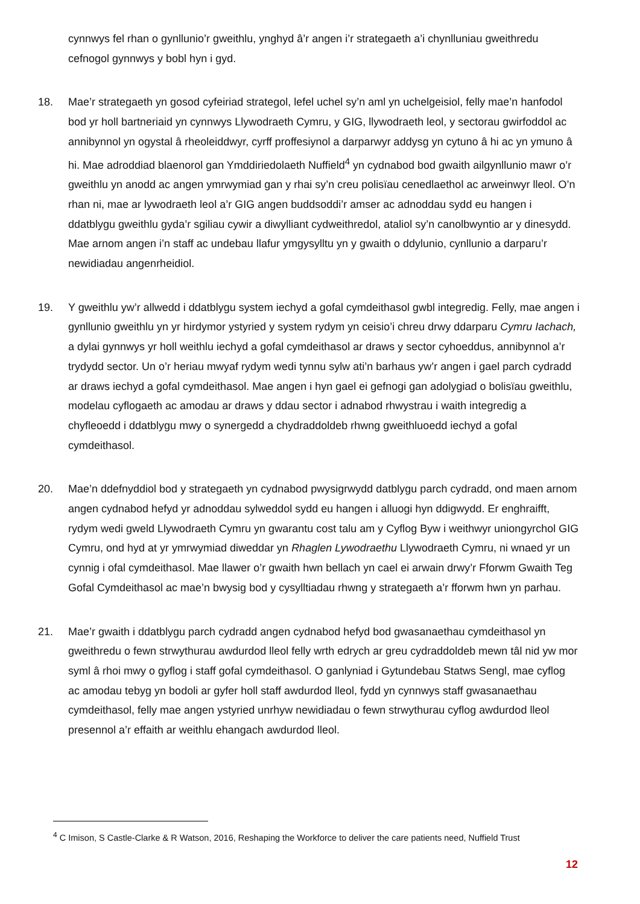cynnwys fel rhan o gynllunio’r gweithlu, ynghyd â’r angen i’r strategaeth a’i chynlluniau gweithredu cefnogol gynnwys y bobl hyn i gyd.
18. Mae’r strategaeth yn gosod cyfeiriad strategol, lefel uchel sy’n aml yn uchelgeisiol, felly mae’n hanfodol bod yr holl bartneriaid yn cynnwys Llywodraeth Cymru, y GIG, llywodraeth leol, y sectorau gwirfoddol ac annibynnol yn ogystal â rheoleiddwyr, cyrff proffesiynol a darparwyr addysg yn cytuno â hi ac yn ymuno â hi. Mae adroddiad blaenorol gan Ymddiriedolaeth Nuffield<sup>4</sup> yn cydnabod bod gwaith ailgynllunio mawr o’r gweithlu yn anodd ac angen ymrwymiad gan y rhai sy’n creu polisïau cenedlaethol ac arweinwyr lleol. O’n rhan ni, mae ar lywodraeth leol a’r GIG angen buddsoddi’r amser ac adnoddau sydd eu hangen i ddatblygu gweithlu gyda’r sgiliau cywir a diwylliant cydweithredol, ataliol sy’n canolbwyntio ar y dinesydd. Mae arnom angen i’n staff ac undebau llafur ymgysylltu yn y gwaith o ddylunio, cynllunio a darparu’r newidiadau angenrheidiol.
19. Y gweithlu yw’r allwedd i ddatblygu system iechyd a gofal cymdeithasol gwbl integredig. Felly, mae angen i gynllunio gweithlu yn yr hirdymor ystyried y system rydym yn ceisio’i chreu drwy ddarparu Cymru Iachach, a dylai gynnwys yr holl weithlu iechyd a gofal cymdeithasol ar draws y sector cyhoeddus, annibynnol a’r trydydd sector. Un o’r heriau mwyaf rydym wedi tynnu sylw ati’n barhaus yw’r angen i gael parch cydradd ar draws iechyd a gofal cymdeithasol. Mae angen i hyn gael ei gefnogi gan adolygiad o bolisïau gweithlu, modelau cyflogaeth ac amodau ar draws y ddau sector i adnabod rhwystrau i waith integredig a chyfleoedd i ddatblygu mwy o synergedd a chydraddoldeb rhwng gweithluoedd iechyd a gofal cymdeithasol.
20. Mae’n ddefnyddiol bod y strategaeth yn cydnabod pwysigrwydd datblygu parch cydradd, ond maen arnom angen cydnabod hefyd yr adnoddau sylweddol sydd eu hangen i alluogi hyn ddigwydd. Er enghraifft, rydym wedi gweld Llywodraeth Cymru yn gwarantu cost talu am y Cyflog Byw i weithwyr uniongyrchol GIG Cymru, ond hyd at yr ymrwymiad diweddar yn Rhaglen Lywodraethu Llywodraeth Cymru, ni wnaed yr un cynnig i ofal cymdeithasol. Mae llawer o’r gwaith hwn bellach yn cael ei arwain drwy’r Fforwm Gwaith Teg Gofal Cymdeithasol ac mae’n bwysig bod y cysylltiadau rhwng y strategaeth a’r fforwm hwn yn parhau.
21. Mae’r gwaith i ddatblygu parch cydradd angen cydnabod hefyd bod gwasanaethau cymdeithasol yn gweithredu o fewn strwythurau awdurdod lleol felly wrth edrych ar greu cydraddoldeb mewn tâl nid yw mor syml â rhoi mwy o gyflog i staff gofal cymdeithasol. O ganlyniad i Gytundebau Statws Sengl, mae cyflog ac amodau tebyg yn bodoli ar gyfer holl staff awdurdod lleol, fydd yn cynnwys staff gwasanaethau cymdeithasol, felly mae angen ystyried unrhyw newidiadau o fewn strwythurau cyflog awdurdod lleol presennol a’r effaith ar weithlu ehangach awdurdod lleol.
<sup>4</sup> C Imison, S Castle-Clarke & R Watson, 2016, Reshaping the Workforce to deliver the care patients need, Nuffield Trust
12